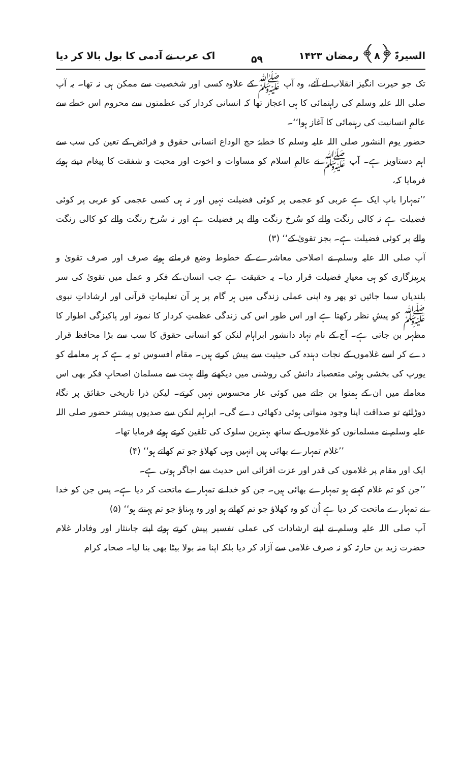السیرۃ ﴿۸﴾ رمضان ۱۴۲۳ ۵۹ اک عرب نے آدمی کا بول بالا کر دیا
تک جو حیرت انگیز انقلاب لے آئے، وہ آپ ﷺ کے علاوہ کسی اور شخصیت سے ممکن ہی نہ تھا۔ یہ آپ صلی اللہ علیہ وسلم کی راہنمائی کا ہی اعجاز تھا کہ انسانی کردار کی عظمتوں سے محروم اس خطے سے عالمِ انسانیت کی رہنمائی کا آغاز ہوا‘‘۔
حضور یوم النشور صلی اللہ علیہ وسلم کا خطبۂ حج الوداع انسانی حقوق و فرائض کے تعین کی سب سے اہم دستاویز ہے۔ آپ ﷺ نے عالمِ اسلام کو مساوات و اخوت اور محبت و شفقت کا پیغام دیتے ہوئے فرمایا کہ،
’’تمہارا باپ ایک ہے عربی کو عجمی پر کوئی فضیلت نہیں اور نہ ہی کسی عجمی کو عربی پر کوئی فضیلت ہے نہ کالی رنگت والے کو سُرخ رنگت والے پر فضیلت ہے اور نہ سُرخ رنگت والے کو کالی رنگت والے پر کوئی فضیلت ہے۔ بجز تقویٰ کے‘‘ (۳)
آپ صلی اللہ علیہ وسلم نے اصلاحی معاشرے کے خطوط وضع فرماتے ہوئے صرف اور صرف تقویٰ و پرہیزگاری کو ہی معیارِ فضیلت قرار دیا۔ یہ حقیقت ہے جب انسان کے فکر و عمل میں تقویٰ کی سر بلندیاں سما جائیں تو پھر وہ اپنی عملی زندگی میں ہر گام پر ہر آن تعلیماتِ قرآنی اور ارشاداتِ نبوی ﷺ کو پیشِ نظر رکھتا ہے اور اس طور اس کی زندگی عظمتِ کردار کا نمونہ اور پاکیزگی اطوار کا مظہر بن جاتی ہے۔ آج کے نام نہاد دانشور ابراہام لنکن کو انسانی حقوق کا سب سے بڑا محافظ قرار دے کر اسے غلاموں کے نجات دہندہ کی حیثیت سے پیش کرتے ہیں۔ مقام افسوس تو یہ ہے کہ ہر معاملے کو یورپ کی بخشی ہوئی متعصبانہ دانش کی روشنی میں دیکھنے والے بہت سے مسلمان اصحابِ فکر بھی اس معاملے میں ان کے ہمنوا بن جاتے میں کوئی عار محسوس نہیں کرتے۔ لیکن ذرا تاریخی حقائق پر نگاہ دوڑائیے تو صداقت اپنا وجود منواتی ہوئی دکھائی دے گی۔ ابراہم لنکن سے صدیوں پیشتر حضور صلی اللہ علیہ وسلم نے مسلمانوں کو غلاموں کے ساتھ بہترین سلوک کی تلقین کرتے ہوئے فرمایا تھا۔
’’غلام تمہارے بھائی ہیں انہیں وہی کھلاؤ جو تم کھاتے ہو‘‘ (۴)
ایک اور مقام پر غلاموں کی قدر اور عزت افزائی اس حدیث سے اجاگر ہوتی ہے۔
’’جن کو تم غلام کہتے ہو تمہارے بھائی ہیں۔ جن کو خدا نے تمہارے ماتحت کر دیا ہے۔ پس جن کو خدا نے تمہارے ماتحت کر دیا ہے اُن کو وہ کھلاؤ جو تم کھاتے ہو اور وہ پہناؤ جو تم پہنتے ہو‘‘ (۵)
آپ صلی اللہ علیہ وسلم نے اپنے ارشادات کی عملی تفسیر پیش کرتے ہوئے اپنے جاںنثار اور وفادار غلام حضرت زید بن حارثہ کو نہ صرف غلامی سے آزاد کر دیا بلکہ اپنا منہ بولا بیٹا بھی بنا لیا۔ صحابہ کرام